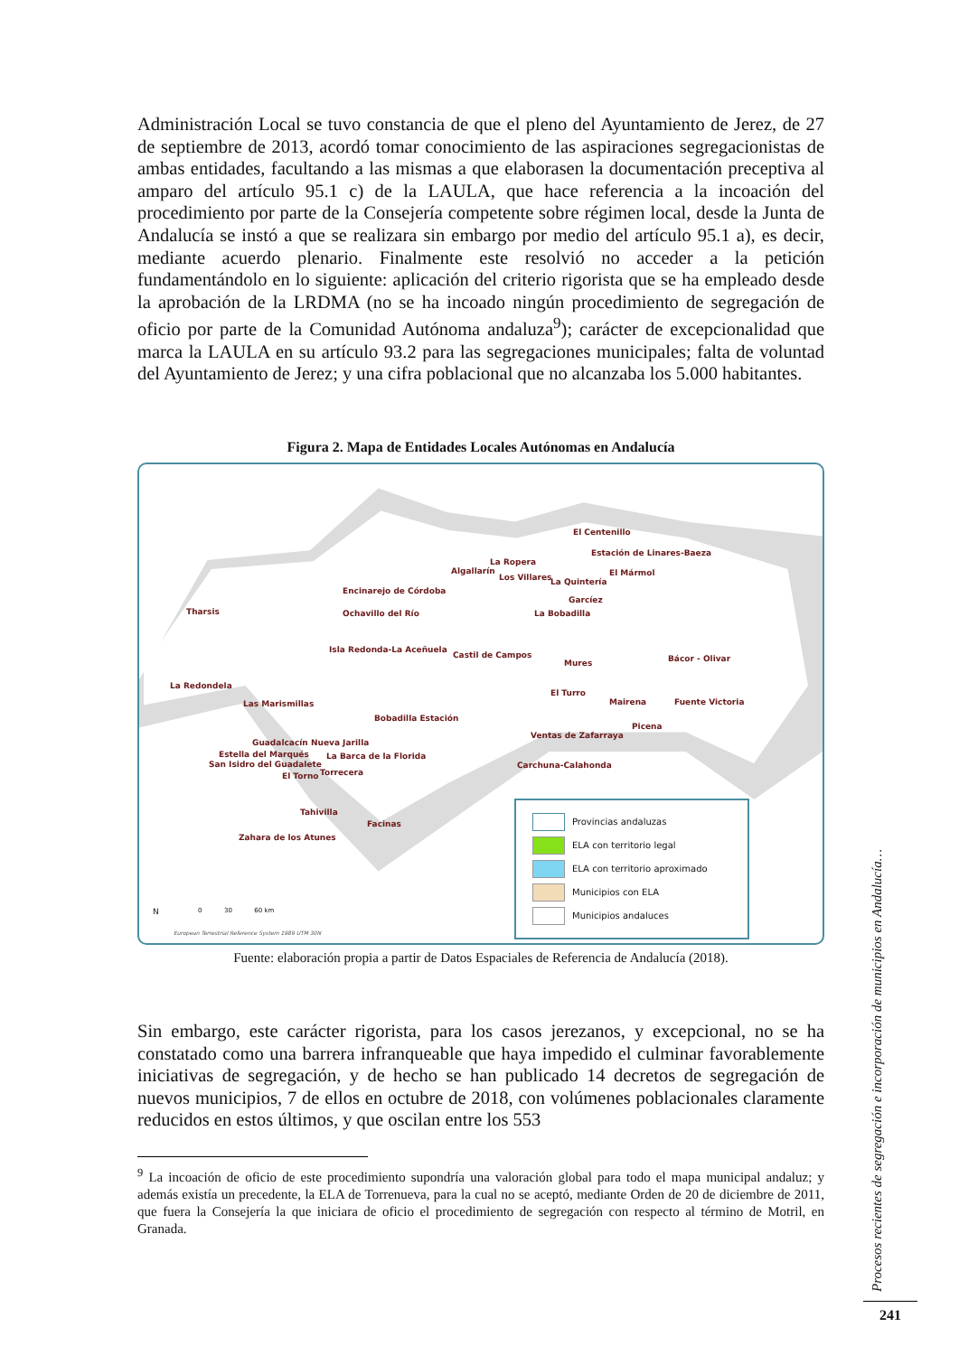Administración Local se tuvo constancia de que el pleno del Ayuntamiento de Jerez, de 27 de septiembre de 2013, acordó tomar conocimiento de las aspiraciones segregacionistas de ambas entidades, facultando a las mismas a que elaborasen la documentación preceptiva al amparo del artículo 95.1 c) de la LAULA, que hace referencia a la incoación del procedimiento por parte de la Consejería competente sobre régimen local, desde la Junta de Andalucía se instó a que se realizara sin embargo por medio del artículo 95.1 a), es decir, mediante acuerdo plenario. Finalmente este resolvió no acceder a la petición fundamentándolo en lo siguiente: aplicación del criterio rigorista que se ha empleado desde la aprobación de la LRDMA (no se ha incoado ningún procedimiento de segregación de oficio por parte de la Comunidad Autónoma andaluza<sup>9</sup>); carácter de excepcionalidad que marca la LAULA en su artículo 93.2 para las segregaciones municipales; falta de voluntad del Ayuntamiento de Jerez; y una cifra poblacional que no alcanzaba los 5.000 habitantes.
Figura 2. Mapa de Entidades Locales Autónomas en Andalucía
El Centenillo
Estación de Linares-Baeza
La Ropera
Algallarín
Los Villares La Quintería
El Mármol
Encinarejo de Córdoba
Garcíez
Tharsis Ochavillo del Río La Bobadilla
Isla Redonda-La Aceñuela
Castil de Campos Bácor - Olivar Mures
La Redondela
El Turro
Mairena Fuente Victoria Las Marismillas
Bobadilla Estación
Picena
Ventas de Zafarraya
Guadalcacín Nueva Jarilla
Estella del Marqués La Barca de la Florida
San Isidro del Guadalete Carchuna-Calahonda
El Torno Torrecera
Tahivilla
Facinas
Zahara de los Atunes
Provincias andaluzas
ELA con territorio legal
ELA con territorio aproximado
Municipios con ELA
Municipios andaluces
N 0 30 60 km
European Terrestrial Reference System 1989 UTM 30N
Fuente: elaboración propia a partir de Datos Espaciales de Referencia de Andalucía (2018).
Sin embargo, este carácter rigorista, para los casos jerezanos, y excepcional, no se ha constatado como una barrera infranqueable que haya impedido el culminar favorablemente iniciativas de segregación, y de hecho se han publicado 14 decretos de segregación de nuevos municipios, 7 de ellos en octubre de 2018, con volúmenes poblacionales claramente reducidos en estos últimos, y que oscilan entre los 553
<sup>9</sup> La incoación de oficio de este procedimiento supondría una valoración global para todo el mapa municipal andaluz; y además existía un precedente, la ELA de Torrenueva, para la cual no se aceptó, mediante Orden de 20 de diciembre de 2011, que fuera la Consejería la que iniciara de oficio el procedimiento de segregación con respecto al término de Motril, en Granada.
Procesos recientes de segregación e incorporación de municipios en Andalucía…
241